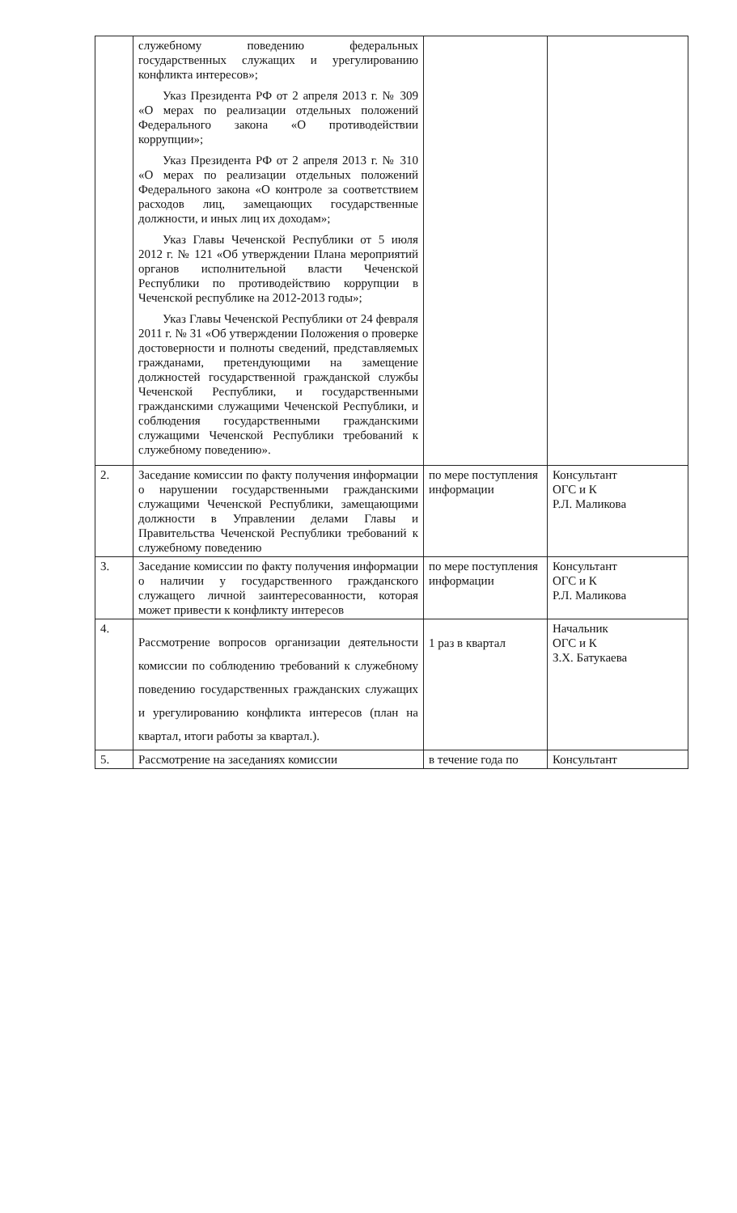| | служебному поведению федеральных государственных служащих и урегулированию конфликта интересов»; Указ Президента РФ от 2 апреля 2013 г. № 309 «О мерах по реализации отдельных положений Федерального закона «О противодействии коррупции»; Указ Президента РФ от 2 апреля 2013 г. № 310 «О мерах по реализации отдельных положений Федерального закона «О контроле за соответствием расходов лиц, замещающих государственные должности, и иных лиц их доходам»; Указ Главы Чеченской Республики от 5 июля 2012 г. № 121 «Об утверждении Плана мероприятий органов исполнительной власти Чеченской Республики по противодействию коррупции в Чеченской республике на 2012-2013 годы»; Указ Главы Чеченской Республики от 24 февраля 2011 г. № 31 «Об утверждении Положения о проверке достоверности и полноты сведений, представляемых гражданами, претендующими на замещение должностей государственной гражданской службы Чеченской Республики, и государственными гражданскими служащими Чеченской Республики, и соблюдения государственными гражданскими служащими Чеченской Республики требований к служебному поведению». | | |
| 2. | Заседание комиссии по факту получения информации о нарушении государственными гражданскими служащими Чеченской Республики, замещающими должности в Управлении делами Главы и Правительства Чеченской Республики требований к служебному поведению | по мере поступления информации | Консультант ОГС и К Р.Л. Маликова |
| 3. | Заседание комиссии по факту получения информации о наличии у государственного гражданского служащего личной заинтересованности, которая может привести к конфликту интересов | по мере поступления информации | Консультант ОГС и К Р.Л. Маликова |
| 4. | Рассмотрение вопросов организации деятельности комиссии по соблюдению требований к служебному поведению государственных гражданских служащих и урегулированию конфликта интересов (план на квартал, итоги работы за квартал.). | 1 раз в квартал | Начальник ОГС и К З.Х. Батукаева |
| 5. | Рассмотрение на заседаниях комиссии | в течение года по | Консультант |